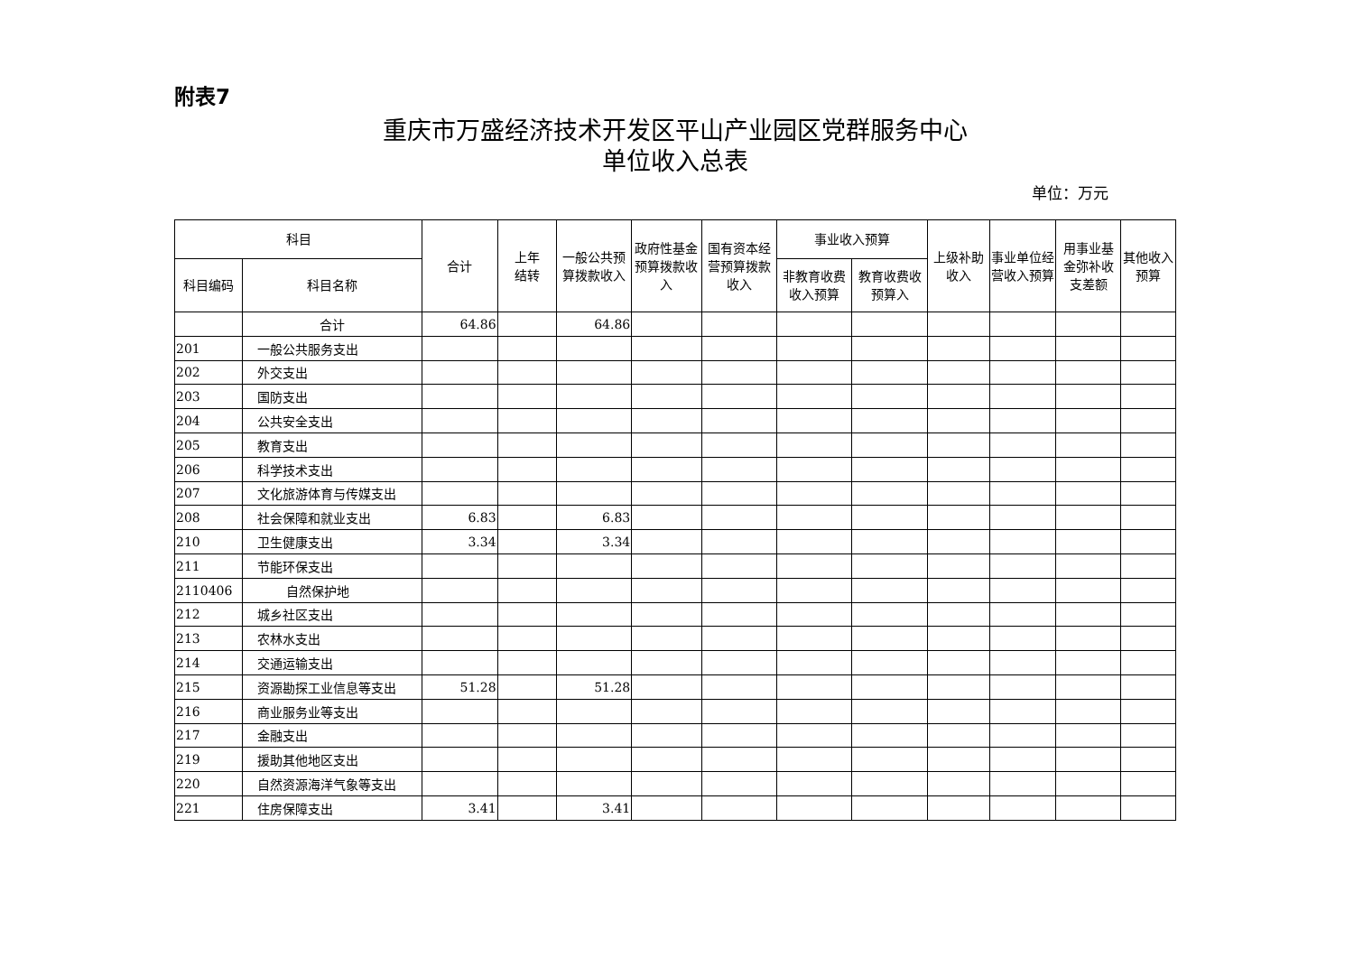附表7
重庆市万盛经济技术开发区平山产业园区党群服务中心
单位收入总表
单位：万元
| 科目 | | 合计 | 上年 结转 | 一般公共预算拨款收入 | 政府性基金预算拨款收入 | 国有资本经营预算拨款收入 | 事业收入预算 | | 上级补助收入 | 事业单位经 营收入预算 | 用事业基金弥补收支差额 | 其他收入预算 |
| --- | --- | --- | --- | --- | --- | --- | --- | --- | --- | --- | --- | --- |
| 科目编码 | 科目名称 | | | | | | 非教育收费收入预算 | 教育收费收预算入 | | | | |
| | 合计 | 64.86 | | 64.86 | | | | | | | | |
| 201 | 一般公共服务支出 | | | | | | | | | | | |
| 202 | 外交支出 | | | | | | | | | | | |
| 203 | 国防支出 | | | | | | | | | | | |
| 204 | 公共安全支出 | | | | | | | | | | | |
| 205 | 教育支出 | | | | | | | | | | | |
| 206 | 科学技术支出 | | | | | | | | | | | |
| 207 | 文化旅游体育与传媒支出 | | | | | | | | | | | |
| 208 | 社会保障和就业支出 | 6.83 | | 6.83 | | | | | | | | |
| 210 | 卫生健康支出 | 3.34 | | 3.34 | | | | | | | | |
| 211 | 节能环保支出 | | | | | | | | | | | |
| 2110406 | 自然保护地 | | | | | | | | | | | |
| 212 | 城乡社区支出 | | | | | | | | | | | |
| 213 | 农林水支出 | | | | | | | | | | | |
| 214 | 交通运输支出 | | | | | | | | | | | |
| 215 | 资源勘探工业信息等支出 | 51.28 | | 51.28 | | | | | | | | |
| 216 | 商业服务业等支出 | | | | | | | | | | | |
| 217 | 金融支出 | | | | | | | | | | | |
| 219 | 援助其他地区支出 | | | | | | | | | | | |
| 220 | 自然资源海洋气象等支出 | | | | | | | | | | | |
| 221 | 住房保障支出 | 3.41 | | 3.41 | | | | | | | | |